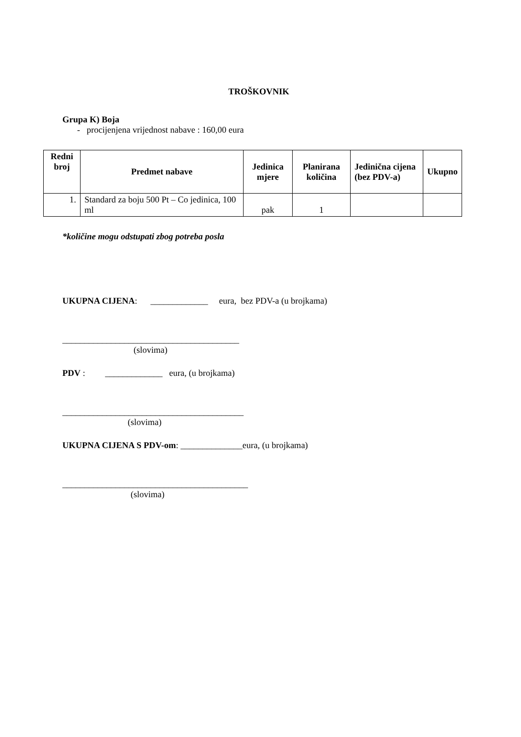TROŠKOVNIK
Grupa K) Boja
- procijenjena vrijednost nabave : 160,00 eura
| Redni broj | Predmet nabave | Jedinica mjere | Planirana količina | Jedinična cijena (bez PDV-a) | Ukupno |
| --- | --- | --- | --- | --- | --- |
| 1. | Standard za boju 500 Pt – Co jedinica, 100 ml | pak | 1 | | |
*količine mogu odstupati zbog potreba posla
UKUPNA CIJENA: _____________ eura, bez PDV-a (u brojkama)
________________________________________
(slovima)
PDV : _____________ eura, (u brojkama)
_________________________________________
(slovima)
UKUPNA CIJENA S PDV-om: ______________eura, (u brojkama)
__________________________________________
(slovima)